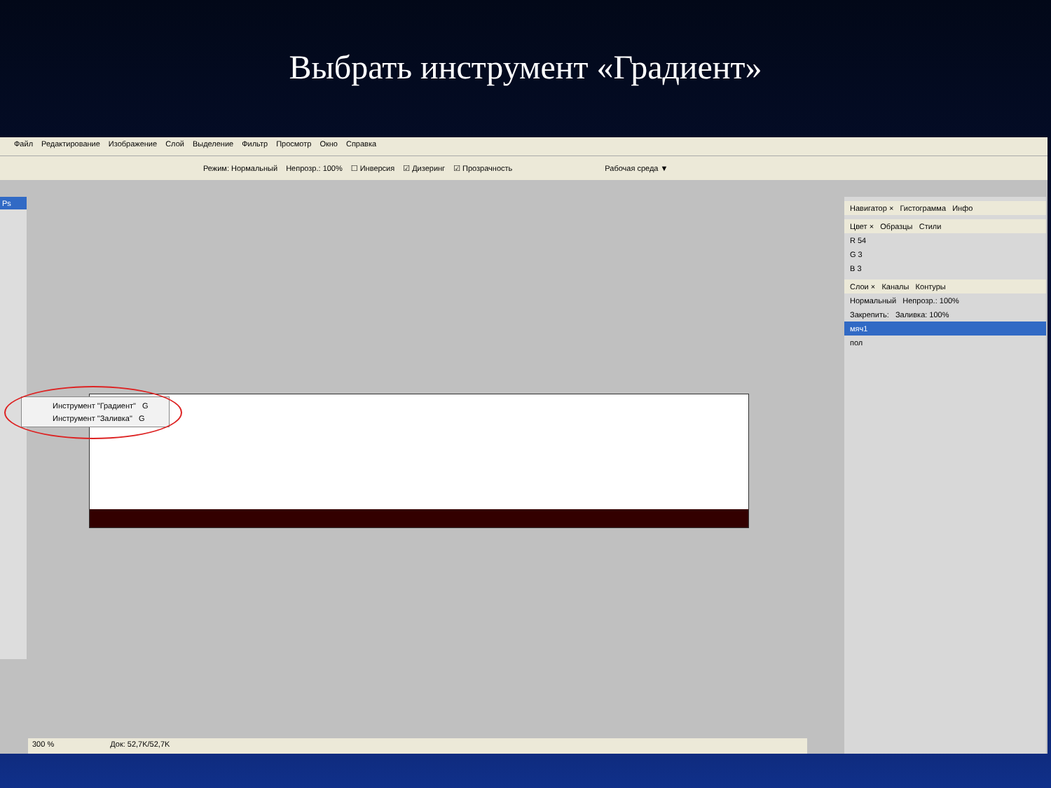Выбрать инструмент «Градиент»
Файл Редактирование Изображение Слой Выделение Фильтр Просмотр Окно Справка
Режим: Нормальный Непрозр.: 100% ☐ Инверсия ☑ Дизеринг ☑ Прозрачность Рабочая среда ▼
Ps
Инструмент "Градиент" G
Инструмент "Заливка" G
Навигатор × Гистограмма Инфо
Цвет × Образцы Стили
R 54
G 3
B 3
Слои × Каналы Контуры
Нормальный Непрозр.: 100%
Закрепить: Заливка: 100%
мяч1
пол
300 % Док: 52,7K/52,7K